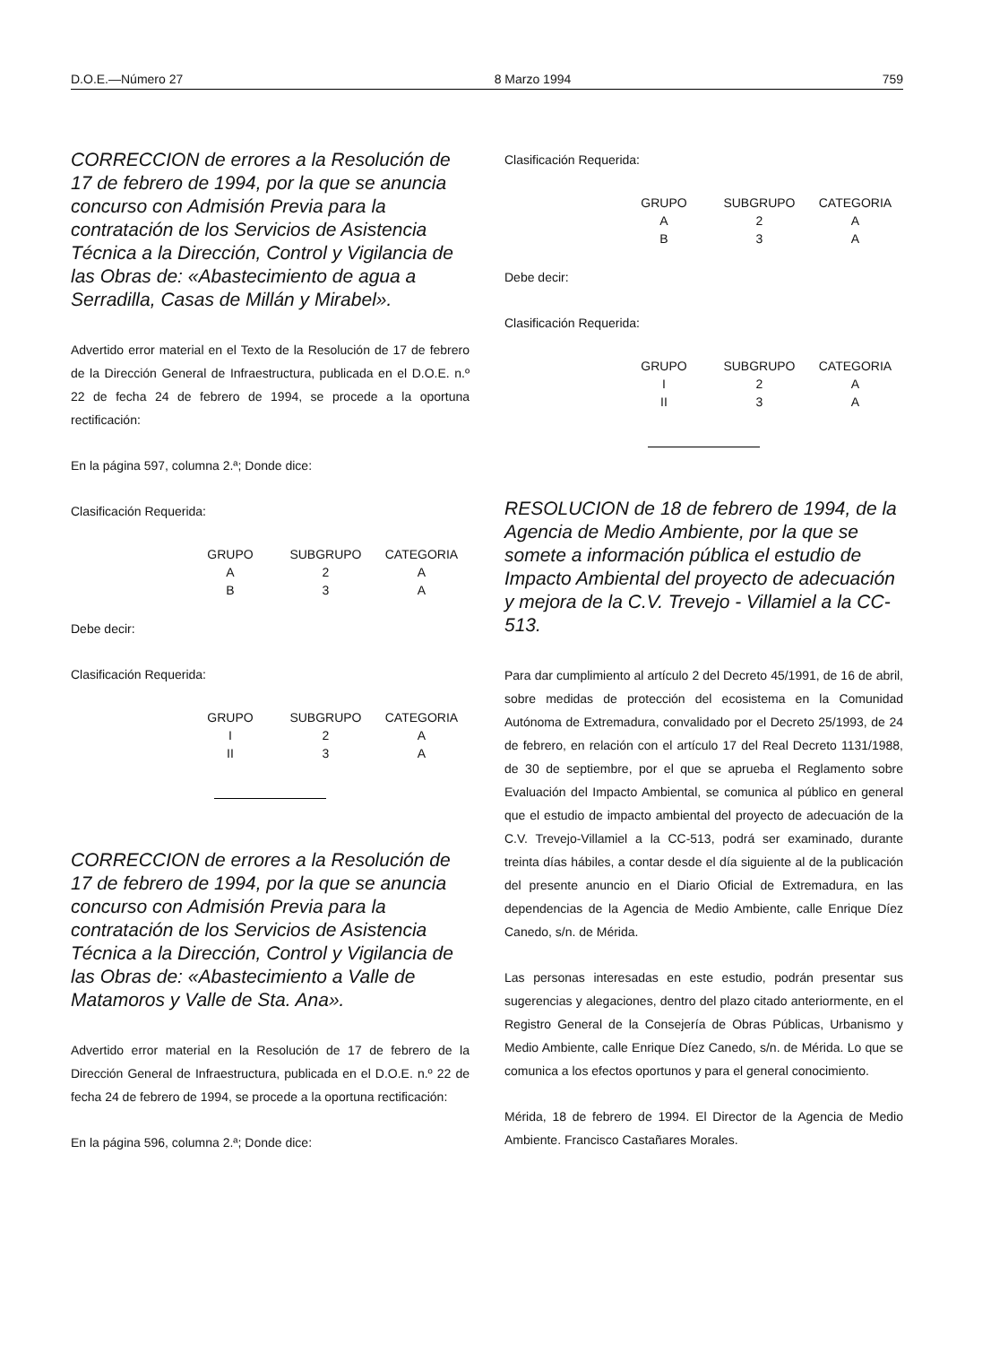D.O.E.—Número 27 8 Marzo 1994 759
CORRECCION de errores a la Resolución de 17 de febrero de 1994, por la que se anuncia concurso con Admisión Previa para la contratación de los Servicios de Asistencia Técnica a la Dirección, Control y Vigilancia de las Obras de: «Abastecimiento de agua a Serradilla, Casas de Millán y Mirabel».
Advertido error material en el Texto de la Resolución de 17 de febrero de la Dirección General de Infraestructura, publicada en el D.O.E. n.º 22 de fecha 24 de febrero de 1994, se procede a la oportuna rectificación:
En la página 597, columna 2.ª; Donde dice:
Clasificación Requerida:
| GRUPO | SUBGRUPO | CATEGORIA |
| --- | --- | --- |
| A | 2 | A |
| B | 3 | A |
Debe decir:
Clasificación Requerida:
| GRUPO | SUBGRUPO | CATEGORIA |
| --- | --- | --- |
| I | 2 | A |
| II | 3 | A |
CORRECCION de errores a la Resolución de 17 de febrero de 1994, por la que se anuncia concurso con Admisión Previa para la contratación de los Servicios de Asistencia Técnica a la Dirección, Control y Vigilancia de las Obras de: «Abastecimiento a Valle de Matamoros y Valle de Sta. Ana».
Advertido error material en la Resolución de 17 de febrero de la Dirección General de Infraestructura, publicada en el D.O.E. n.º 22 de fecha 24 de febrero de 1994, se procede a la oportuna rectificación:
En la página 596, columna 2.ª; Donde dice:
Clasificación Requerida:
| GRUPO | SUBGRUPO | CATEGORIA |
| --- | --- | --- |
| A | 2 | A |
| B | 3 | A |
Debe decir:
Clasificación Requerida:
| GRUPO | SUBGRUPO | CATEGORIA |
| --- | --- | --- |
| I | 2 | A |
| II | 3 | A |
RESOLUCION de 18 de febrero de 1994, de la Agencia de Medio Ambiente, por la que se somete a información pública el estudio de Impacto Ambiental del proyecto de adecuación y mejora de la C.V. Trevejo - Villamiel a la CC-513.
Para dar cumplimiento al artículo 2 del Decreto 45/1991, de 16 de abril, sobre medidas de protección del ecosistema en la Comunidad Autónoma de Extremadura, convalidado por el Decreto 25/1993, de 24 de febrero, en relación con el artículo 17 del Real Decreto 1131/1988, de 30 de septiembre, por el que se aprueba el Reglamento sobre Evaluación del Impacto Ambiental, se comunica al público en general que el estudio de impacto ambiental del proyecto de adecuación de la C.V. Trevejo-Villamiel a la CC-513, podrá ser examinado, durante treinta días hábiles, a contar desde el día siguiente al de la publicación del presente anuncio en el Diario Oficial de Extremadura, en las dependencias de la Agencia de Medio Ambiente, calle Enrique Díez Canedo, s/n. de Mérida.
Las personas interesadas en este estudio, podrán presentar sus sugerencias y alegaciones, dentro del plazo citado anteriormente, en el Registro General de la Consejería de Obras Públicas, Urbanismo y Medio Ambiente, calle Enrique Díez Canedo, s/n. de Mérida. Lo que se comunica a los efectos oportunos y para el general conocimiento.
Mérida, 18 de febrero de 1994. El Director de la Agencia de Medio Ambiente. Francisco Castañares Morales.